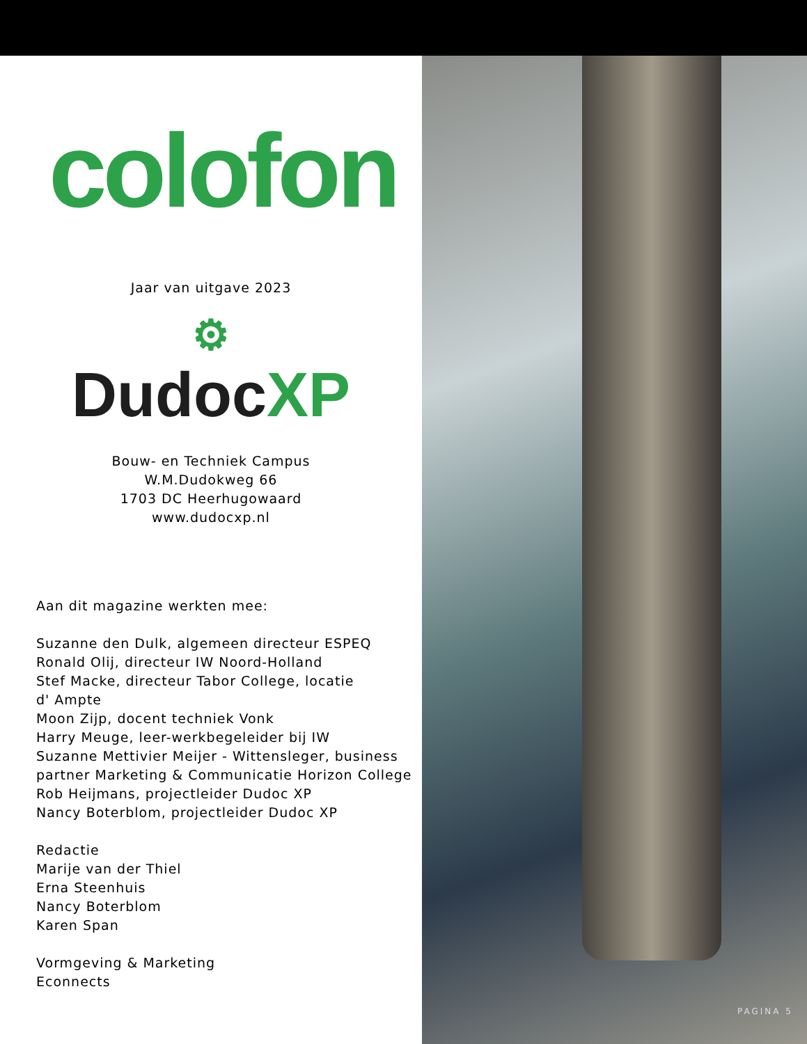colofon
Jaar van uitgave 2023
⚙
Dudoc XP
Bouw- en Techniek Campus
W.M.Dudokweg 66
1703 DC Heerhugowaard
www.dudocxp.nl
Aan dit magazine werkten mee:
Suzanne den Dulk, algemeen directeur ESPEQ
Ronald Olij, directeur IW Noord-Holland
Stef Macke, directeur Tabor College, locatie
d' Ampte
Moon Zijp, docent techniek Vonk
Harry Meuge, leer-werkbegeleider bij IW
Suzanne Mettivier Meijer - Wittensleger, business partner Marketing & Communicatie Horizon College
Rob Heijmans, projectleider Dudoc XP
Nancy Boterblom, projectleider Dudoc XP
Redactie
Marije van der Thiel
Erna Steenhuis
Nancy Boterblom
Karen Span
Vormgeving & Marketing
Econnects
PAGINA 5